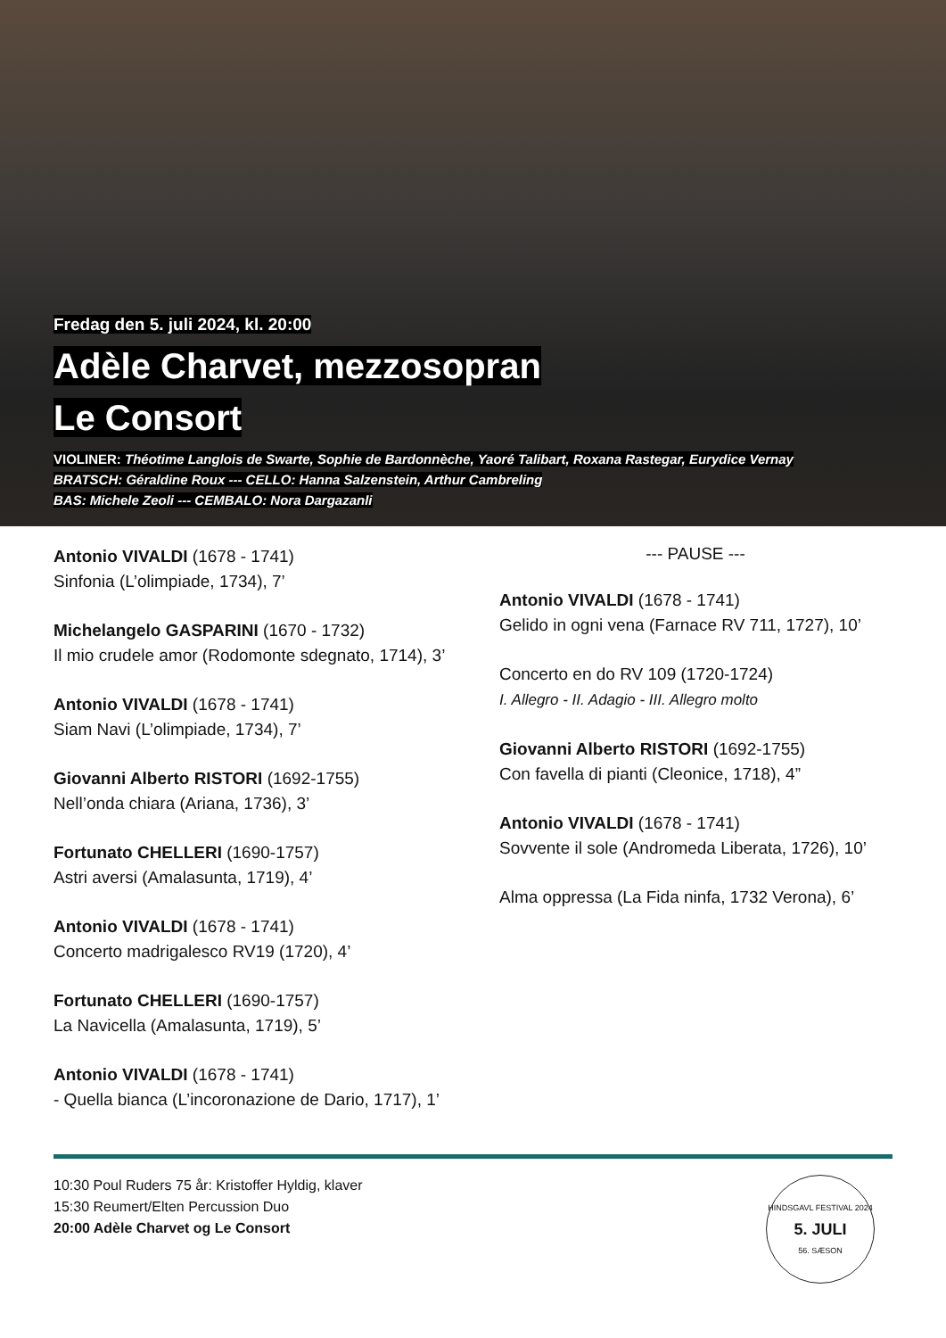Fredag den 5. juli 2024, kl. 20:00
Adèle Charvet, mezzosopran
Le Consort
VIOLINER: Théotime Langlois de Swarte, Sophie de Bardonnèche, Yaoré Talibart, Roxana Rastegar, Eurydice Vernay
BRATSCH: Géraldine Roux --- CELLO: Hanna Salzenstein, Arthur Cambreling
BAS: Michele Zeoli --- CEMBALO: Nora Dargazanli
Antonio VIVALDI (1678 - 1741)
Sinfonia (L’olimpiade, 1734), 7’
Michelangelo GASPARINI (1670 - 1732)
Il mio crudele amor (Rodomonte sdegnato, 1714), 3’
Antonio VIVALDI (1678 - 1741)
Siam Navi (L’olimpiade, 1734), 7’
Giovanni Alberto RISTORI (1692-1755)
Nell’onda chiara (Ariana, 1736), 3’
Fortunato CHELLERI (1690-1757)
Astri aversi (Amalasunta, 1719), 4’
Antonio VIVALDI (1678 - 1741)
Concerto madrigalesco RV19 (1720), 4’
Fortunato CHELLERI (1690-1757)
La Navicella (Amalasunta, 1719), 5’
Antonio VIVALDI (1678 - 1741)
- Quella bianca (L’incoronazione de Dario, 1717), 1’
--- PAUSE ---
Antonio VIVALDI (1678 - 1741)
Gelido in ogni vena (Farnace RV 711, 1727), 10’
Concerto en do RV 109 (1720-1724)
I. Allegro - II. Adagio - III. Allegro molto
Giovanni Alberto RISTORI (1692-1755)
Con favella di pianti (Cleonice, 1718), 4”
Antonio VIVALDI (1678 - 1741)
Sovvente il sole (Andromeda Liberata, 1726), 10’
Alma oppressa (La Fida ninfa, 1732 Verona), 6’
10:30 Poul Ruders 75 år: Kristoffer Hyldig, klaver
15:30 Reumert/Elten Percussion Duo
20:00 Adèle Charvet og Le Consort
HINDSGAVL FESTIVAL 2024
5. JULI
56. SÆSON